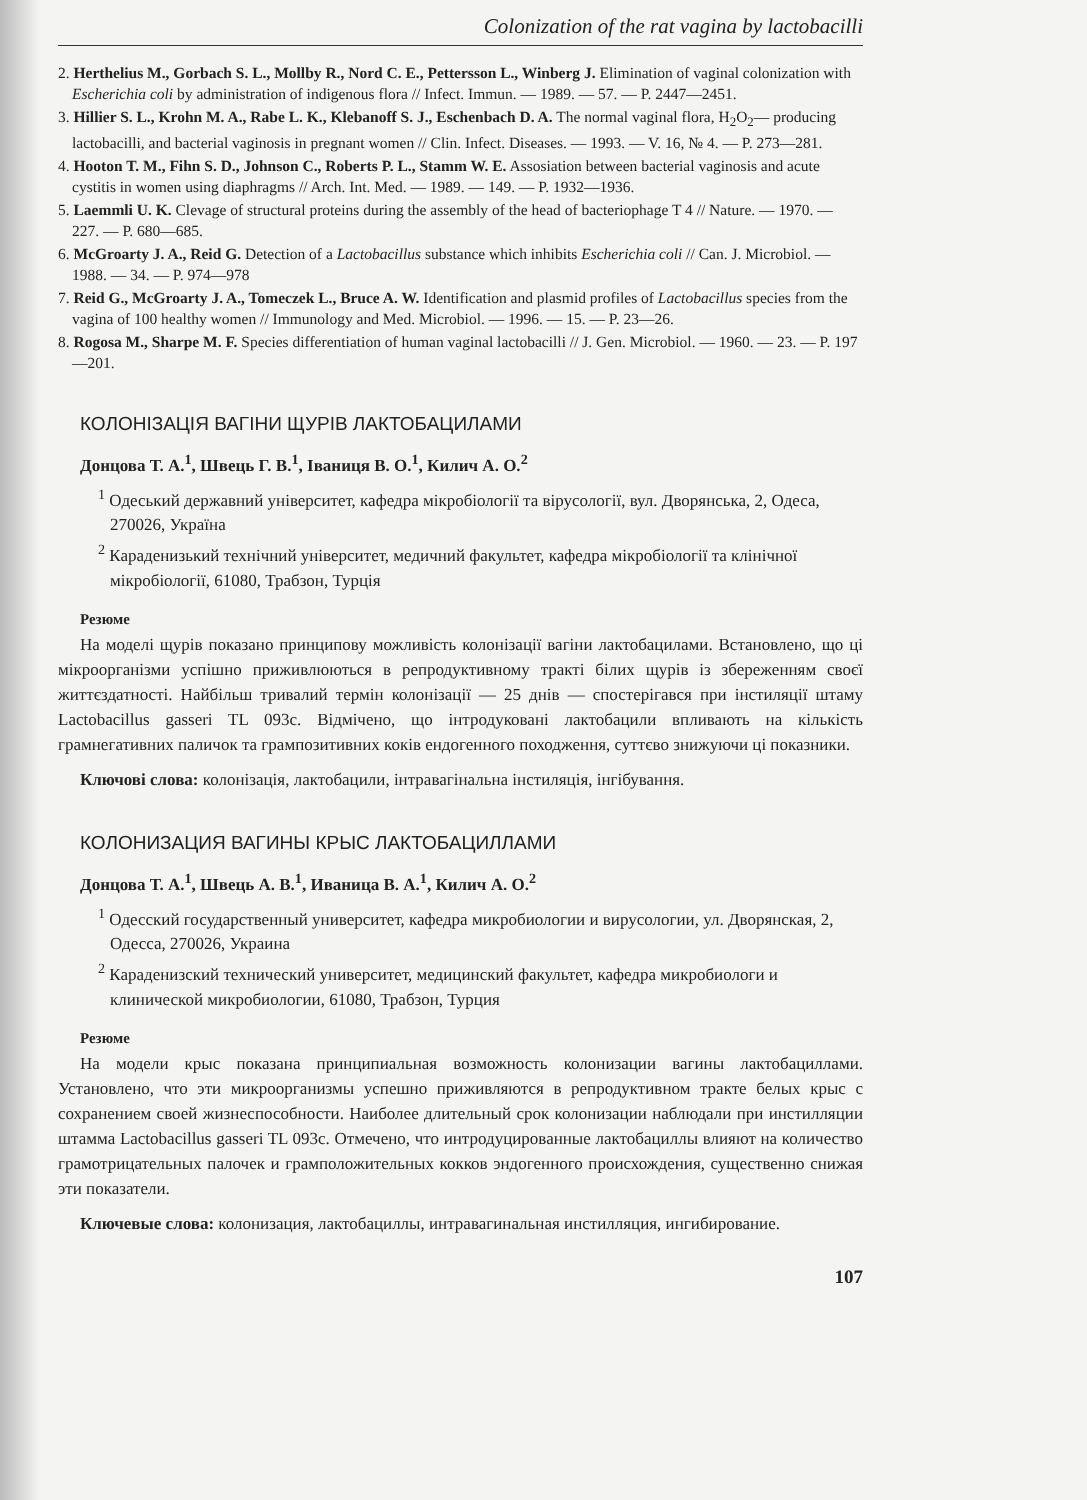Colonization of the rat vagina by lactobacilli
2. Herthelius M., Gorbach S. L., Mollby R., Nord C. E., Pettersson L., Winberg J. Elimination of vaginal colonization with Escherichia coli by administration of indigenous flora // Infect. Immun. — 1989. — 57. — P. 2447—2451.
3. Hillier S. L., Krohn M. A., Rabe L. K., Klebanoff S. J., Eschenbach D. A. The normal vaginal flora, H<sub>2</sub>O<sub>2</sub>— producing lactobacilli, and bacterial vaginosis in pregnant women // Clin. Infect. Diseases. — 1993. — V. 16, № 4. — P. 273—281.
4. Hooton T. M., Fihn S. D., Johnson C., Roberts P. L., Stamm W. E. Assosiation between bacterial vaginosis and acute cystitis in women using diaphragms // Arch. Int. Med. — 1989. — 149. — P. 1932—1936.
5. Laemmli U. K. Clevage of structural proteins during the assembly of the head of bacteriophage T 4 // Nature. — 1970. — 227. — P. 680—685.
6. McGroarty J. A., Reid G. Detection of a Lactobacillus substance which inhibits Escherichia coli // Can. J. Microbiol. — 1988. — 34. — P. 974—978
7. Reid G., McGroarty J. A., Tomeczek L., Bruce A. W. Identification and plasmid profiles of Lactobacillus species from the vagina of 100 healthy women // Immunology and Med. Microbiol. — 1996. — 15. — P. 23—26.
8. Rogosa M., Sharpe M. F. Species differentiation of human vaginal lactobacilli // J. Gen. Microbiol. — 1960. — 23. — P. 197—201.
КОЛОНІЗАЦІЯ ВАГІНИ ЩУРІВ ЛАКТОБАЦИЛАМИ
Донцова Т. А.<sup>1</sup>, Швець Г. В.<sup>1</sup>, Іваниця В. О.<sup>1</sup>, Килич А. О.<sup>2</sup>
<sup>1</sup> Одеський державний університет, кафедра мікробіології та вірусології, вул. Дворянська, 2, Одеса, 270026, Україна
<sup>2</sup> Караденизький технічний університет, медичний факультет, кафедра мікробіології та клінічної мікробіології, 61080, Трабзон, Турція
Резюме
На моделі щурів показано принципову можливість колонізації вагіни лактобацилами. Встановлено, що ці мікроорганізми успішно приживлюються в репродуктивному тракті білих щурів із збереженням своєї життєздатності. Найбільш тривалий термін колонізації — 25 днів — спостерігався при інстиляції штаму Lactobacillus gasseri TL 093c. Відмічено, що інтродуковані лактобацили впливають на кількість грамнегативних паличок та грампозитивних коків ендогенного походження, суттєво знижуючи ці показники.
Ключові слова: колонізація, лактобацили, інтравагінальна інстиляція, інгібування.
КОЛОНИЗАЦИЯ ВАГИНЫ КРЫС ЛАКТОБАЦИЛЛАМИ
Донцова Т. А.<sup>1</sup>, Швець А. В.<sup>1</sup>, Иваница В. А.<sup>1</sup>, Килич А. О.<sup>2</sup>
<sup>1</sup> Одесский государственный университет, кафедра микробиологии и вирусологии, ул. Дворянская, 2, Одесса, 270026, Украина
<sup>2</sup> Караденизский технический университет, медицинский факультет, кафедра микробиологи и клинической микробиологии, 61080, Трабзон, Турция
Резюме
На модели крыс показана принципиальная возможность колонизации вагины лактобациллами. Установлено, что эти микроорганизмы успешно приживляются в репродуктивном тракте белых крыс с сохранением своей жизнеспособности. Наиболее длительный срок колонизации наблюдали при инстилляции штамма Lactobacillus gasseri TL 093c. Отмечено, что интродуцированные лактобациллы влияют на количество грамотрицательных палочек и грамположительных кокков эндогенного происхождения, существенно снижая эти показатели.
Ключевые слова: колонизация, лактобациллы, интравагинальная инстилляция, ингибирование.
107